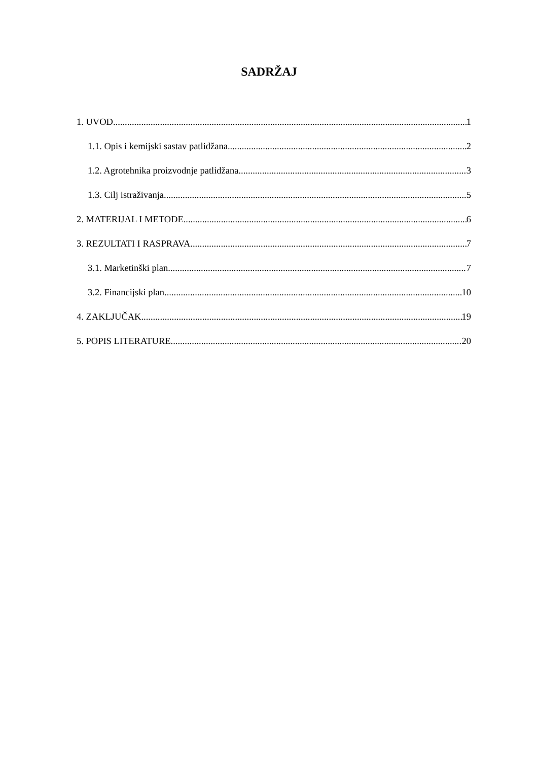SADRŽAJ
1. UVOD 1
1.1. Opis i kemijski sastav patlidžana 2
1.2. Agrotehnika proizvodnje patlidžana 3
1.3. Cilj istraživanja 5
2. MATERIJAL I METODE 6
3. REZULTATI I RASPRAVA 7
3.1. Marketinški plan 7
3.2. Financijski plan 10
4. ZAKLJUČAK 19
5. POPIS LITERATURE 20